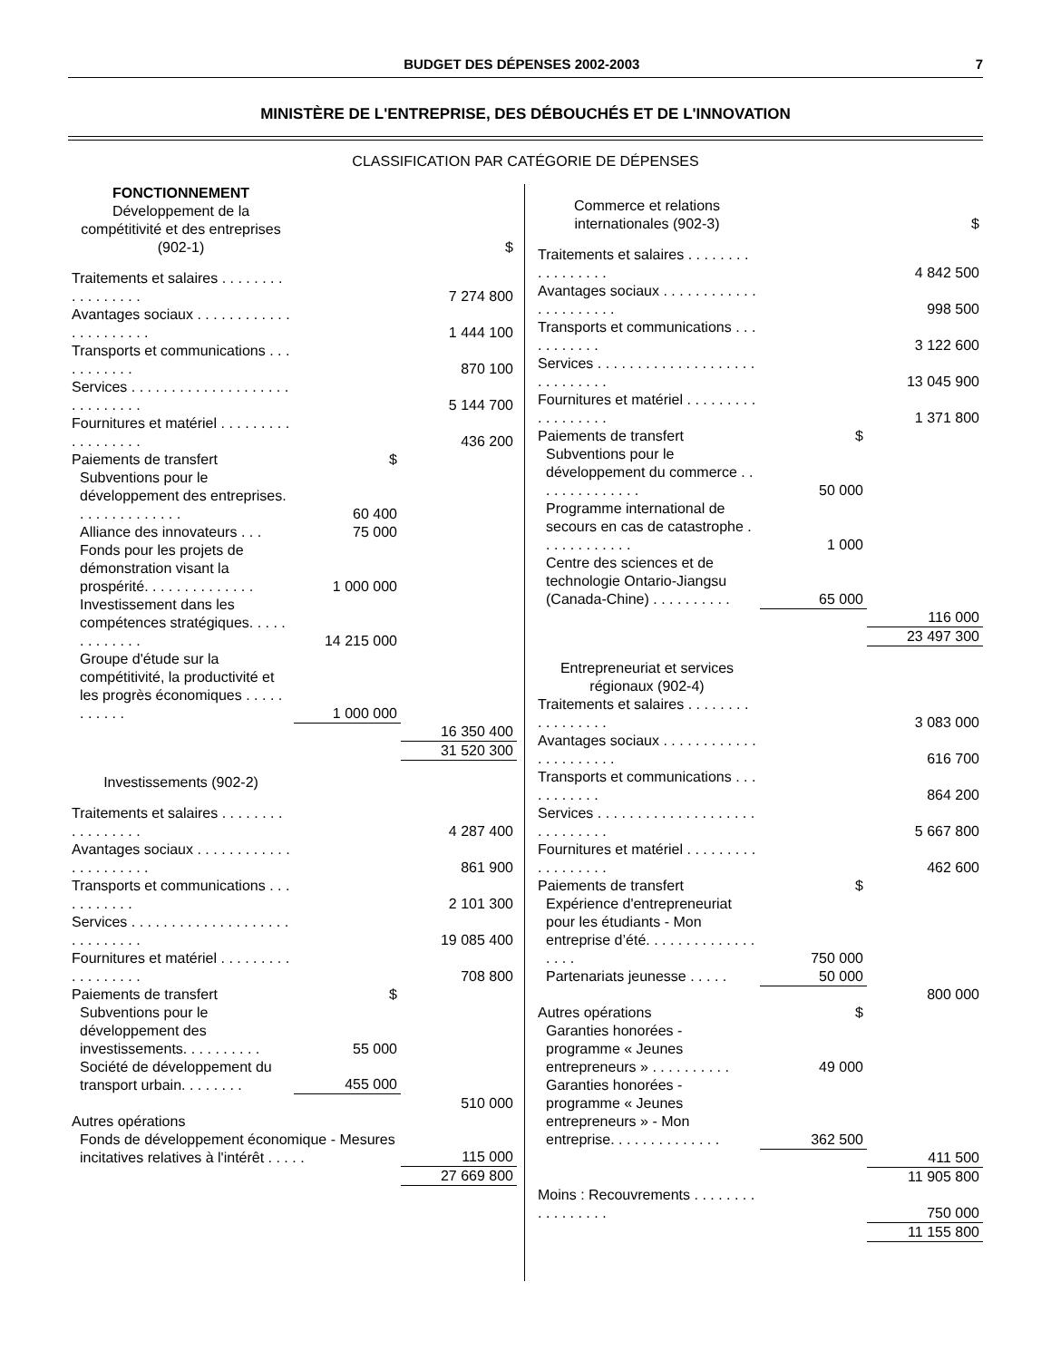BUDGET DES DÉPENSES 2002-2003 7
MINISTÈRE DE L'ENTREPRISE, DES DÉBOUCHÉS ET DE L'INNOVATION
CLASSIFICATION PAR CATÉGORIE DE DÉPENSES
| FONCTIONNEMENT | | |
| Développement de la compétitivité et des entreprises (902-1) | | $ |
| Traitements et salaires . . . . . . . . . . . . . . . . . | | 7 274 800 |
| Avantages sociaux . . . . . . . . . . . . . . . . . . . . . . | | 1 444 100 |
| Transports et communications . . . . . . . . . . . | | 870 100 |
| Services . . . . . . . . . . . . . . . . . . . . . . . . . . . . . | | 5 144 700 |
| Fournitures et matériel . . . . . . . . . . . . . . . . . . | | 436 200 |
| Paiements de transfert | $ | |
| Subventions pour le développement des entreprises. . . . . . . . . . . . . . | 60 400 | |
| Alliance des innovateurs . . . | 75 000 | |
| Fonds pour les projets de démonstration visant la prospérité. . . . . . . . . . . . . . | 1 000 000 | |
| Investissement dans les compétences stratégiques. . . . . . . . . . . . . | 14 215 000 | |
| Groupe d'étude sur la compétitivité, la productivité et les progrès économiques . . . . . . . . . . . | 1 000 000 | |
| | | 16 350 400 |
| | | 31 520 300 |
| Investissements (902-2) | | |
| Traitements et salaires . . . . . . . . . . . . . . . . . | | 4 287 400 |
| Avantages sociaux . . . . . . . . . . . . . . . . . . . . . . | | 861 900 |
| Transports et communications . . . . . . . . . . . | | 2 101 300 |
| Services . . . . . . . . . . . . . . . . . . . . . . . . . . . . . | | 19 085 400 |
| Fournitures et matériel . . . . . . . . . . . . . . . . . . | | 708 800 |
| Paiements de transfert | $ | |
| Subventions pour le développement des investissements. . . . . . . . . . | 55 000 | |
| Société de développement du transport urbain. . . . . . . . | 455 000 | |
| | | 510 000 |
| Autres opérations | | |
| Fonds de développement économique - Mesures incitatives relatives à l'intérêt . . . . . | | 115 000 |
| | | 27 669 800 |
| Commerce et relations internationales (902-3) | | $ |
| Traitements et salaires . . . . . . . . . . . . . . . . . | | 4 842 500 |
| Avantages sociaux . . . . . . . . . . . . . . . . . . . . . . | | 998 500 |
| Transports et communications . . . . . . . . . . . | | 3 122 600 |
| Services . . . . . . . . . . . . . . . . . . . . . . . . . . . . . | | 13 045 900 |
| Fournitures et matériel . . . . . . . . . . . . . . . . . . | | 1 371 800 |
| Paiements de transfert | $ | |
| Subventions pour le développement du commerce . . . . . . . . . . . . . . | 50 000 | |
| Programme international de secours en cas de catastrophe . . . . . . . . . . . . | 1 000 | |
| Centre des sciences et de technologie Ontario-Jiangsu (Canada-Chine) . . . . . . . . . . | 65 000 | |
| | | 116 000 |
| | | 23 497 300 |
| Entrepreneuriat et services régionaux (902-4) | | |
| Traitements et salaires . . . . . . . . . . . . . . . . . | | 3 083 000 |
| Avantages sociaux . . . . . . . . . . . . . . . . . . . . . . | | 616 700 |
| Transports et communications . . . . . . . . . . . | | 864 200 |
| Services . . . . . . . . . . . . . . . . . . . . . . . . . . . . . | | 5 667 800 |
| Fournitures et matériel . . . . . . . . . . . . . . . . . . | | 462 600 |
| Paiements de transfert | $ | |
| Expérience d'entrepreneuriat pour les étudiants - Mon entreprise d’été. . . . . . . . . . . . . . . . . . | 750 000 | |
| Partenariats jeunesse . . . . . | 50 000 | |
| | | 800 000 |
| Autres opérations | $ | |
| Garanties honorées - programme « Jeunes entrepreneurs » . . . . . . . . . . | 49 000 | |
| Garanties honorées - programme « Jeunes entrepreneurs » - Mon entreprise. . . . . . . . . . . . . . | 362 500 | |
| | | 411 500 |
| | | 11 905 800 |
| Moins : Recouvrements . . . . . . . . . . . . . . . . . | | 750 000 |
| | | 11 155 800 |